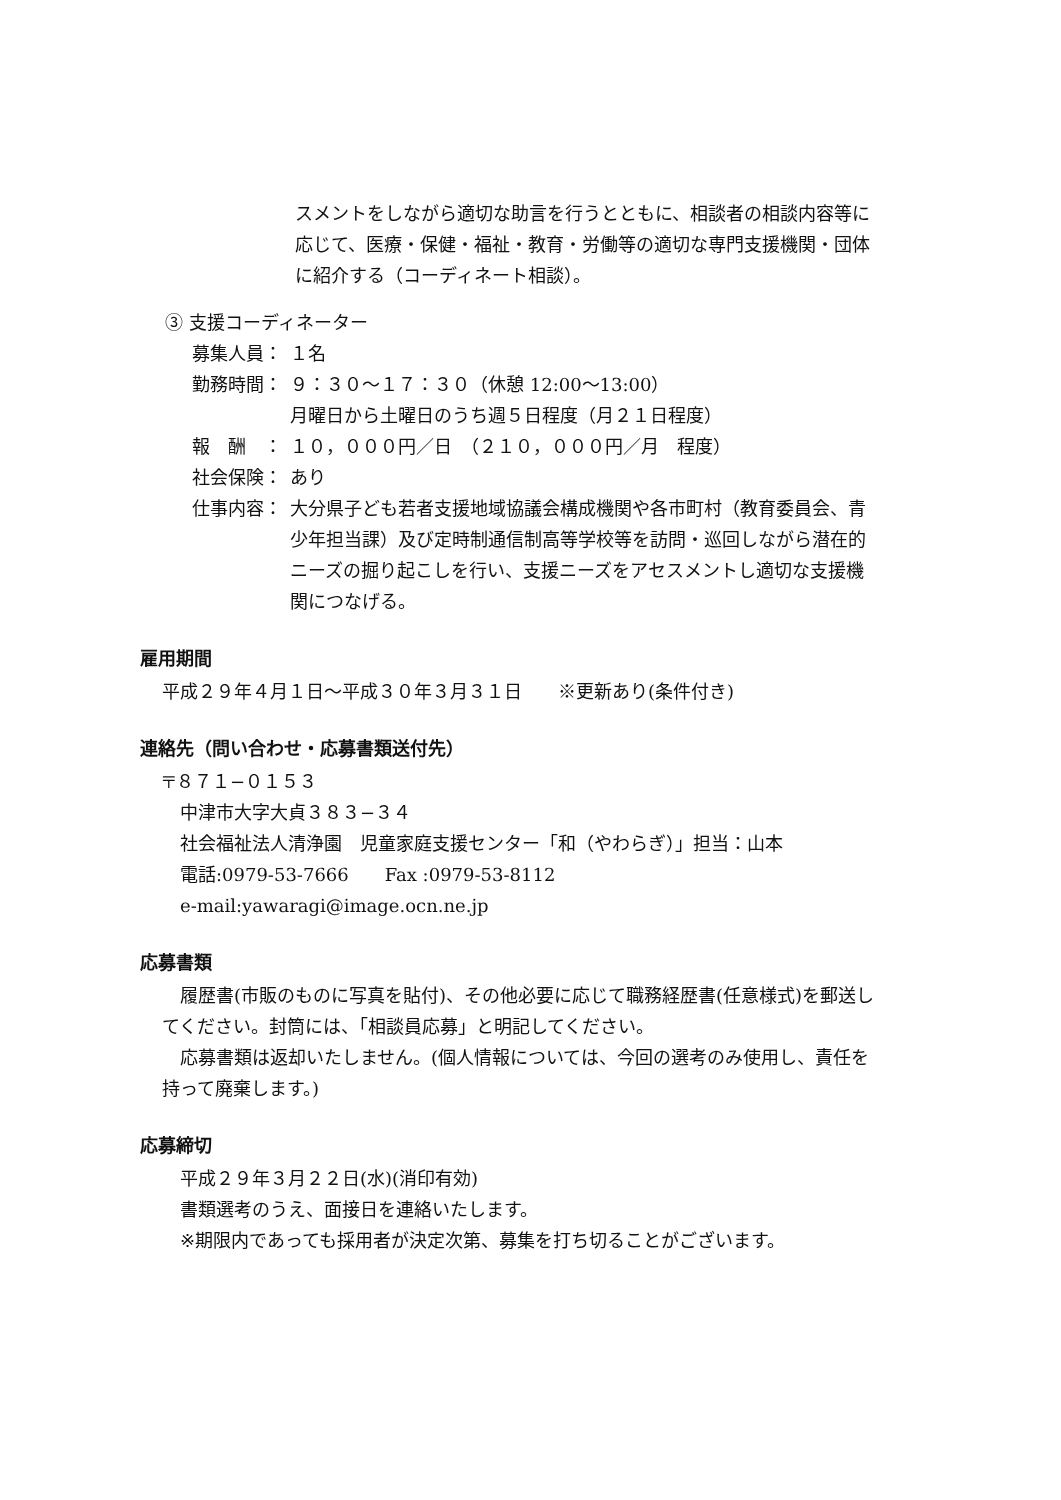スメントをしながら適切な助言を行うとともに、相談者の相談内容等に応じて、医療・保健・福祉・教育・労働等の適切な専門支援機関・団体に紹介する（コーディネート相談）。
③ 支援コーディネーター
募集人員： １名
勤務時間： ９：３０～１７：３０（休憩 12:00～13:00）
月曜日から土曜日のうち週５日程度（月２１日程度）
報　酬　： １０，０００円／日　（２１０，０００円／月　程度）
社会保険： あり
仕事内容： 大分県子ども若者支援地域協議会構成機関や各市町村（教育委員会、青少年担当課）及び定時制通信制高等学校等を訪問・巡回しながら潜在的ニーズの掘り起こしを行い、支援ニーズをアセスメントし適切な支援機関につなげる。
雇用期間
平成２９年４月１日～平成３０年３月３１日　　※更新あり(条件付き)
連絡先（問い合わせ・応募書類送付先）
〒８７１−０１５３
中津市大字大貞３８３−３４
社会福祉法人清浄園　児童家庭支援センター「和（やわらぎ）」担当：山本
電話:0979-53-7666　　Fax :0979-53-8112
e-mail:yawaragi@image.ocn.ne.jp
応募書類
履歴書(市販のものに写真を貼付)、その他必要に応じて職務経歴書(任意様式)を郵送してください。封筒には、「相談員応募」と明記してください。
応募書類は返却いたしません。(個人情報については、今回の選考のみ使用し、責任を持って廃棄します。)
応募締切
平成２９年３月２２日(水)(消印有効)
書類選考のうえ、面接日を連絡いたします。
※期限内であっても採用者が決定次第、募集を打ち切ることがございます。